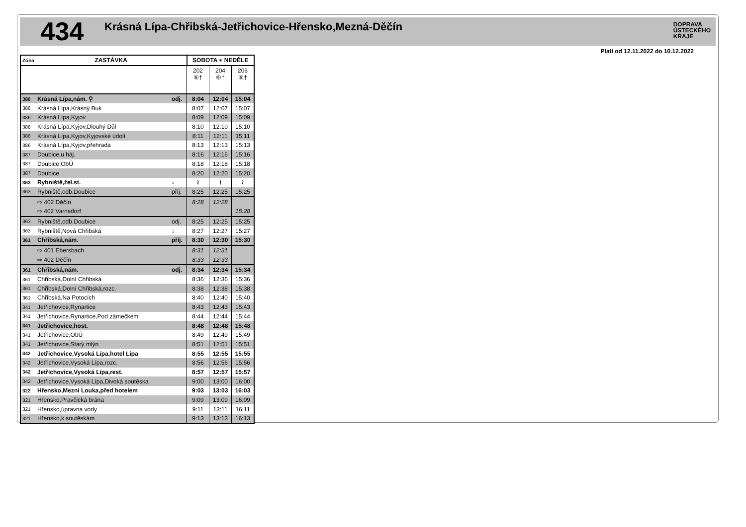434
Krásná Lípa-Chřibská-Jetřichovice-Hřensko,Mezná-Děčín
DOPRAVA
ÚSTECKÉHO
KRAJE
Platí od 12.11.2022 do 10.12.2022
| Zóna | ZASTÁVKA | | SOBOTA + NEDĚLE | | |
| --- | --- | --- | --- | --- | --- |
| | | | 202 ⑥† | 204 ⑥† | 206 ⑥† |
| 386 | Krásná Lípa,nám. ⚲ | odj. | 8:04 | 12:04 | 15:04 |
| 386 | Krásná Lípa,Krásný Buk | | 8:07 | 12:07 | 15:07 |
| 386 | Krásná Lípa,Kyjov | | 8:09 | 12:09 | 15:09 |
| 386 | Krásná Lípa,Kyjov,Dlouhý Důl | | 8:10 | 12:10 | 15:10 |
| 386 | Krásná Lípa,Kyjov,Kyjovské údolí | | 8:11 | 12:11 | 15:11 |
| 386 | Krásná Lípa,Kyjov,přehrada | | 8:13 | 12:13 | 15:13 |
| 387 | Doubice,u háj. | | 8:16 | 12:16 | 15:16 |
| 387 | Doubice,ObÚ | | 8:18 | 12:18 | 15:18 |
| 387 | Doubice | | 8:20 | 12:20 | 15:20 |
| 363 | Rybniště,žel.st. | ↓ | ≀ | ≀ | ≀ |
| 363 | Rybniště,odb.Doubice | příj. | 8:25 | 12:25 | 15:25 |
| | ⇨ 402 Děčín | | 8:28 | 12:28 | |
| | ⇨ 402 Varnsdorf | | | | 15:28 |
| 363 | Rybniště,odb.Doubice | odj. | 8:25 | 12:25 | 15:25 |
| 363 | Rybniště,Nová Chřibská | ↓ | 8:27 | 12:27 | 15:27 |
| 361 | Chřibská,nám. | příj. | 8:30 | 12:30 | 15:30 |
| | ⇨ 401 Ebersbach | | 8:31 | 12:31 | |
| | ⇨ 402 Děčín | | 8:33 | 12:33 | |
| 361 | Chřibská,nám. | odj. | 8:34 | 12:34 | 15:34 |
| 361 | Chřibská,Dolní Chřibská | | 8:36 | 12:36 | 15:36 |
| 361 | Chřibská,Dolní Chřibská,rozc. | | 8:38 | 12:38 | 15:38 |
| 361 | Chřibská,Na Potocích | | 8:40 | 12:40 | 15:40 |
| 341 | Jetřichovice,Rynartice | | 8:43 | 12:43 | 15:43 |
| 341 | Jetřichovice,Rynartice,Pod zámečkem | | 8:44 | 12:44 | 15:44 |
| 341 | Jetřichovice,host. | | 8:48 | 12:48 | 15:48 |
| 341 | Jetřichovice,ObÚ | | 8:49 | 12:49 | 15:49 |
| 341 | Jetřichovice,Starý mlýn | | 8:51 | 12:51 | 15:51 |
| 342 | Jetřichovice,Vysoká Lípa,hotel Lípa | | 8:55 | 12:55 | 15:55 |
| 342 | Jetřichovice,Vysoká Lípa,rozc. | | 8:56 | 12:56 | 15:56 |
| 342 | Jetřichovice,Vysoká Lípa,rest. | | 8:57 | 12:57 | 15:57 |
| 342 | Jetřichovice,Vysoká Lípa,Divoká soutěska | | 9:00 | 13:00 | 16:00 |
| 322 | Hřensko,Mezní Louka,před hotelem | | 9:03 | 13:03 | 16:03 |
| 321 | Hřensko,Pravčická brána | | 9:09 | 13:09 | 16:09 |
| 321 | Hřensko,úpravna vody | | 9:11 | 13:11 | 16:11 |
| 321 | Hřensko,k soutěskám | | 9:13 | 13:13 | 16:13 |